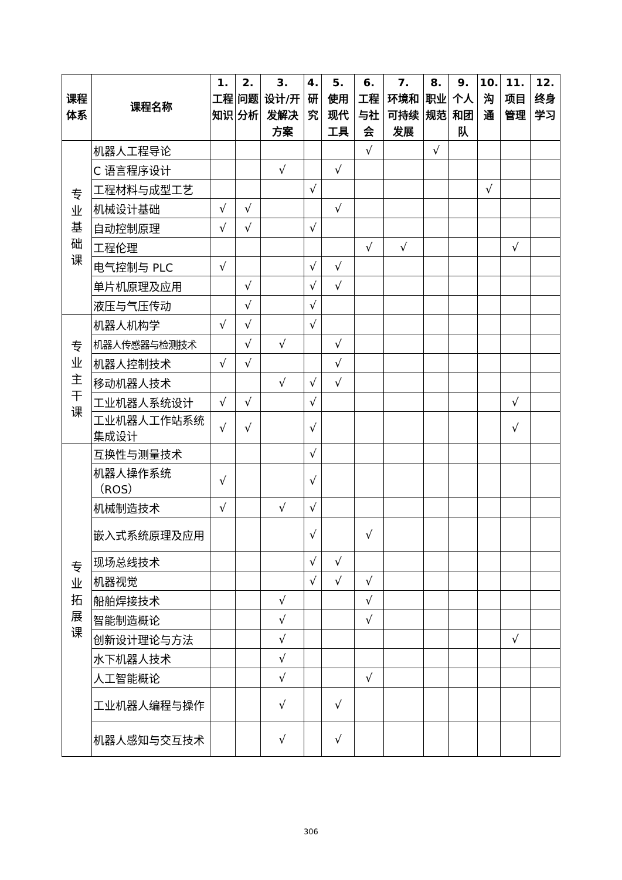| 课程体系 | 课程名称 | 1. 工程知识 | 2. 问题分析 | 3. 设计/开发解决方案 | 4. 研究 | 5. 使用现代工具 | 6. 工程与社会 | 7. 环境和可持续发展 | 8. 职业规范 | 9. 个人和团队 | 10. 沟通 | 11. 项目管理 | 12. 终身学习 |
| --- | --- | --- | --- | --- | --- | --- | --- | --- | --- | --- | --- | --- | --- |
| 专 业 基 础 课 | 机器人工程导论 | | | | | | √ | | √ | | | | |
| | C 语言程序设计 | | | √ | | √ | | | | | | | |
| | 工程材料与成型工艺 | | | | √ | | | | | | √ | | |
| | 机械设计基础 | √ | √ | | | √ | | | | | | | |
| | 自动控制原理 | √ | √ | | √ | | | | | | | | |
| | 工程伦理 | | | | | | √ | √ | | | | √ | |
| | 电气控制与 PLC | √ | | | √ | √ | | | | | | | |
| | 单片机原理及应用 | | √ | | √ | √ | | | | | | | |
| | 液压与气压传动 | | √ | | √ | | | | | | | | |
| 专 业 主 干 课 | 机器人机构学 | √ | √ | | √ | | | | | | | | |
| | 机器人传感器与检测技术 | | √ | √ | | √ | | | | | | | |
| | 机器人控制技术 | √ | √ | | | √ | | | | | | | |
| | 移动机器人技术 | | | √ | √ | √ | | | | | | | |
| | 工业机器人系统设计 | √ | √ | | √ | | | | | | | √ | |
| | 工业机器人工作站系统集成设计 | √ | √ | | √ | | | | | | | √ | |
| 专 业 拓 展 课 | 互换性与测量技术 | | | | √ | | | | | | | | |
| | 机器人操作系统（ROS） | √ | | | √ | | | | | | | | |
| | 机械制造技术 | √ | | √ | √ | | | | | | | | |
| | 嵌入式系统原理及应用 | | | | √ | | √ | | | | | | |
| | 现场总线技术 | | | | √ | √ | | | | | | | |
| | 机器视觉 | | | | √ | √ | √ | | | | | | |
| | 船舶焊接技术 | | | √ | | | √ | | | | | | |
| | 智能制造概论 | | | √ | | | √ | | | | | | |
| | 创新设计理论与方法 | | | √ | | | | | | | | √ | |
| | 水下机器人技术 | | | √ | | | | | | | | | |
| | 人工智能概论 | | | √ | | | √ | | | | | | |
| | 工业机器人编程与操作 | | | √ | | √ | | | | | | | |
| | 机器人感知与交互技术 | | | √ | | √ | | | | | | | |
306